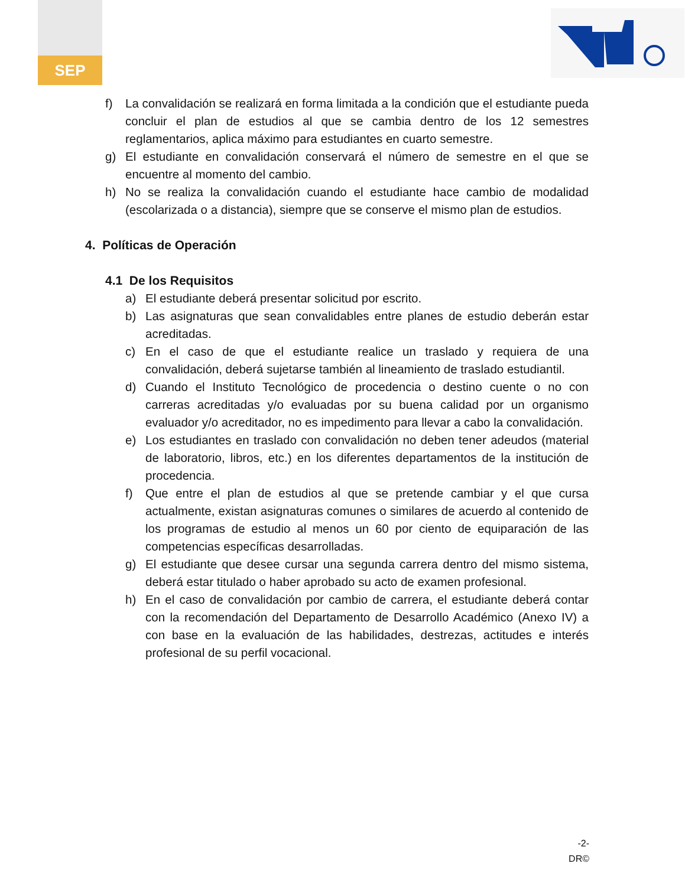SEP
f) La convalidación se realizará en forma limitada a la condición que el estudiante pueda concluir el plan de estudios al que se cambia dentro de los 12 semestres reglamentarios, aplica máximo para estudiantes en cuarto semestre.
g) El estudiante en convalidación conservará el número de semestre en el que se encuentre al momento del cambio.
h) No se realiza la convalidación cuando el estudiante hace cambio de modalidad (escolarizada o a distancia), siempre que se conserve el mismo plan de estudios.
4. Políticas de Operación
4.1 De los Requisitos
a) El estudiante deberá presentar solicitud por escrito.
b) Las asignaturas que sean convalidables entre planes de estudio deberán estar acreditadas.
c) En el caso de que el estudiante realice un traslado y requiera de una convalidación, deberá sujetarse también al lineamiento de traslado estudiantil.
d) Cuando el Instituto Tecnológico de procedencia o destino cuente o no con carreras acreditadas y/o evaluadas por su buena calidad por un organismo evaluador y/o acreditador, no es impedimento para llevar a cabo la convalidación.
e) Los estudiantes en traslado con convalidación no deben tener adeudos (material de laboratorio, libros, etc.) en los diferentes departamentos de la institución de procedencia.
f) Que entre el plan de estudios al que se pretende cambiar y el que cursa actualmente, existan asignaturas comunes o similares de acuerdo al contenido de los programas de estudio al menos un 60 por ciento de equiparación de las competencias específicas desarrolladas.
g) El estudiante que desee cursar una segunda carrera dentro del mismo sistema, deberá estar titulado o haber aprobado su acto de examen profesional.
h) En el caso de convalidación por cambio de carrera, el estudiante deberá contar con la recomendación del Departamento de Desarrollo Académico (Anexo IV) a con base en la evaluación de las habilidades, destrezas, actitudes e interés profesional de su perfil vocacional.
-2-
DR©